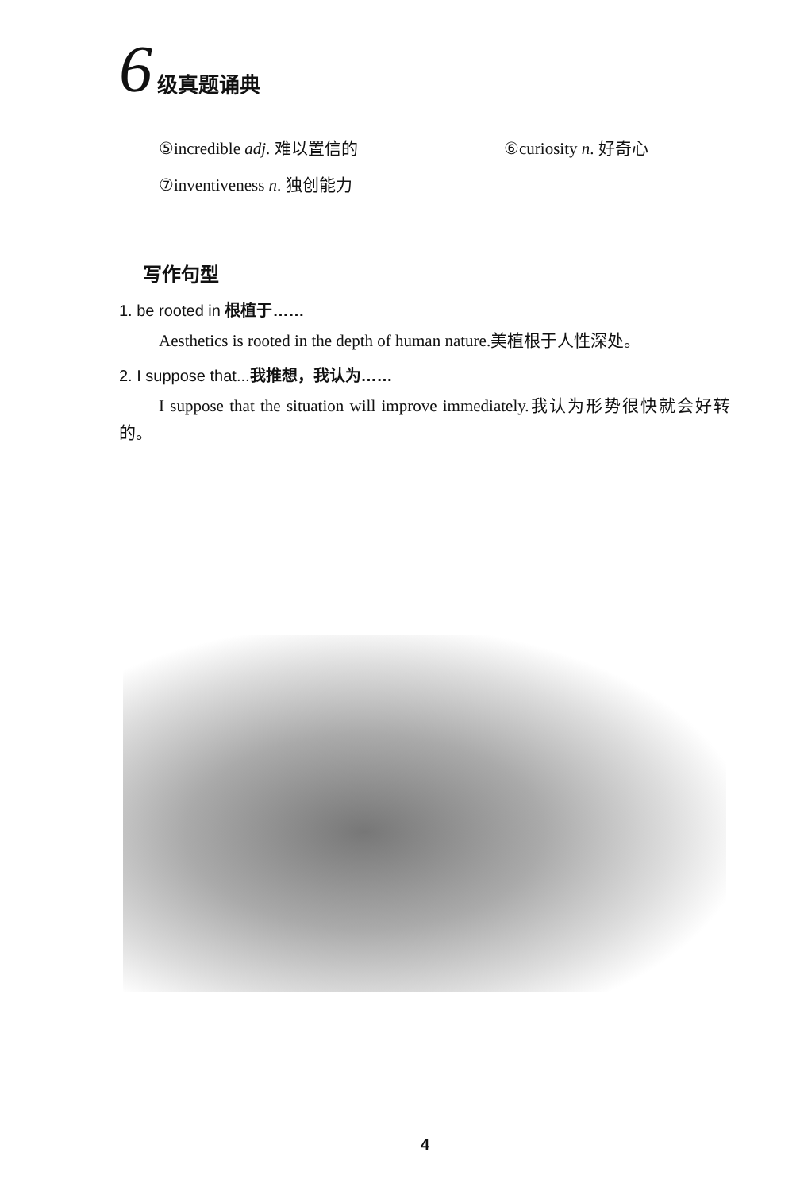6 级真题诵典
⑤incredible adj. 难以置信的 ⑥curiosity n. 好奇心
⑦inventiveness n. 独创能力
写作句型
1. be rooted in 根植于……
Aesthetics is rooted in the depth of human nature.美植根于人性深处。
2. I suppose that...我推想，我认为……
I suppose that the situation will improve immediately.我认为形势很快就会好转的。
4